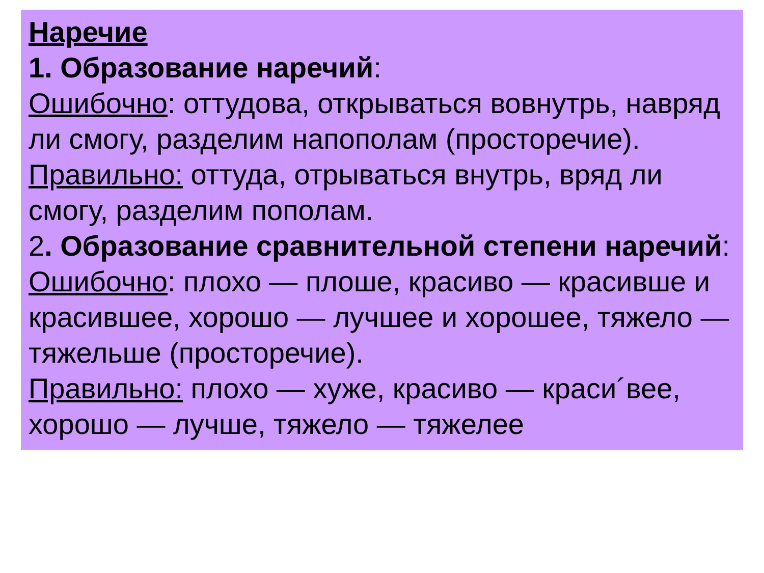Наречие
1. Образование наречий:
Ошибочно: оттудова, открываться вовнутрь, навряд ли смогу, разделим напополам (просторечие).
Правильно: оттуда, отрываться внутрь, вряд ли смогу, разделим пополам.
2. Образование сравнительной степени наречий:
Ошибочно: плохо — плоше, красиво — красивше и красившее, хорошо — лучшее и хорошее, тяжело — тяжельше (просторечие).
Правильно: плохо — хуже, красиво — краси´вее, хорошо — лучше, тяжело — тяжелее